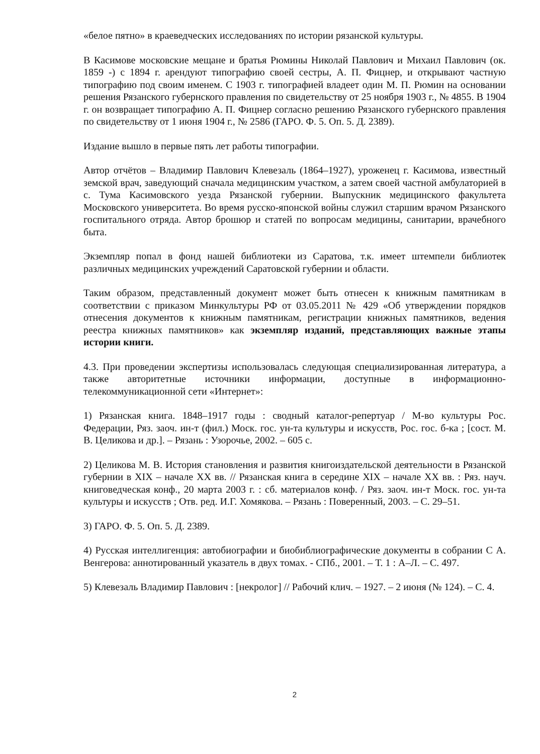«белое пятно» в краеведческих исследованиях по истории рязанской культуры.
В Касимове московские мещане и братья Рюмины Николай Павлович и Михаил Павлович (ок. 1859 -) с 1894 г. арендуют типографию своей сестры, А. П. Фицнер, и открывают частную типографию под своим именем. С 1903 г. типографией владеет один М. П. Рюмин на основании решения Рязанского губернского правления по свидетельству от 25 ноября 1903 г., № 4855. В 1904 г. он возвращает типографию А. П. Фицнер согласно решению Рязанского губернского правления по свидетельству от 1 июня 1904 г., № 2586 (ГАРО. Ф. 5. Оп. 5. Д. 2389).
Издание вышло в первые пять лет работы типографии.
Автор отчётов – Владимир Павлович Клевезаль (1864–1927), уроженец г. Касимова, известный земской врач, заведующий сначала медицинским участком, а затем своей частной амбулаторией в с. Тума Касимовского уезда Рязанской губернии. Выпускник медицинского факультета Московского университета. Во время русско-японской войны служил старшим врачом Рязанского госпитального отряда. Автор брошюр и статей по вопросам медицины, санитарии, врачебного быта.
Экземпляр попал в фонд нашей библиотеки из Саратова, т.к. имеет штемпели библиотек различных медицинских учреждений Саратовской губернии и области.
Таким образом, представленный документ может быть отнесен к книжным памятникам в соответствии с приказом Минкультуры РФ от 03.05.2011 № 429 «Об утверждении порядков отнесения документов к книжным памятникам, регистрации книжных памятников, ведения реестра книжных памятников» как экземпляр изданий, представляющих важные этапы истории книги.
4.3. При проведении экспертизы использовалась следующая специализированная литература, а также авторитетные источники информации, доступные в информационно-телекоммуникационной сети «Интернет»:
1) Рязанская книга. 1848–1917 годы : сводный каталог-репертуар / М-во культуры Рос. Федерации, Ряз. заоч. ин-т (фил.) Моск. гос. ун-та культуры и искусств, Рос. гос. б-ка ; [сост. М. В. Целикова и др.]. – Рязань : Узорочье, 2002. – 605 с.
2) Целикова М. В. История становления и развития книгоиздательской деятельности в Рязанской губернии в XIX – начале XX вв. // Рязанская книга в середине XIX – начале XX вв. : Ряз. науч. книговедческая конф., 20 марта 2003 г. : сб. материалов конф. / Ряз. заоч. ин-т Моск. гос. ун-та культуры и искусств ; Отв. ред. И.Г. Хомякова. – Рязань : Поверенный, 2003. – С. 29–51.
3) ГАРО. Ф. 5. Оп. 5. Д. 2389.
4) Русская интеллигенция: автобиографии и биобиблиографические документы в собрании С А. Венгерова: аннотированный указатель в двух томах. - СПб., 2001. – Т. 1 : А–Л. – С. 497.
5) Клевезаль Владимир Павлович : [некролог] // Рабочий клич. – 1927. – 2 июня (№ 124). – С. 4.
2